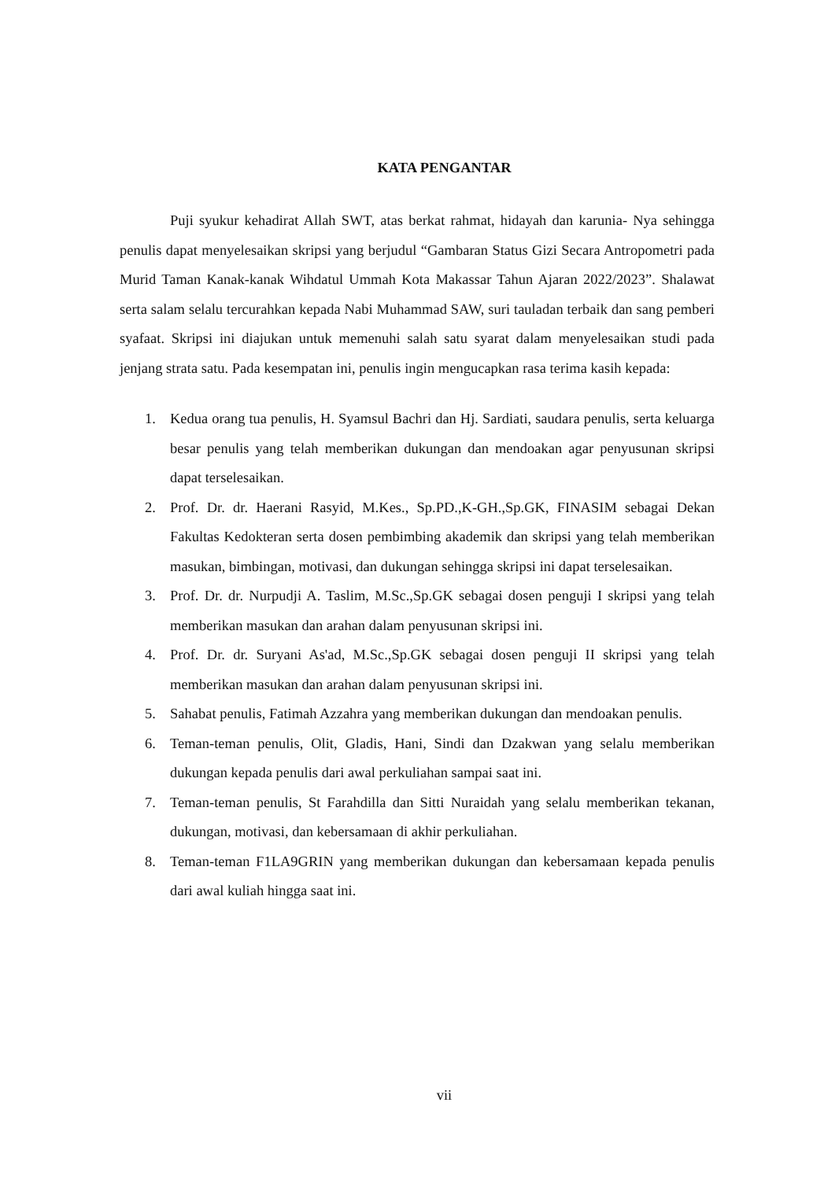KATA PENGANTAR
Puji syukur kehadirat Allah SWT, atas berkat rahmat, hidayah dan karunia- Nya sehingga penulis dapat menyelesaikan skripsi yang berjudul “Gambaran Status Gizi Secara Antropometri pada Murid Taman Kanak-kanak Wihdatul Ummah Kota Makassar Tahun Ajaran 2022/2023”. Shalawat serta salam selalu tercurahkan kepada Nabi Muhammad SAW, suri tauladan terbaik dan sang pemberi syafaat. Skripsi ini diajukan untuk memenuhi salah satu syarat dalam menyelesaikan studi pada jenjang strata satu. Pada kesempatan ini, penulis ingin mengucapkan rasa terima kasih kepada:
1. Kedua orang tua penulis, H. Syamsul Bachri dan Hj. Sardiati, saudara penulis, serta keluarga besar penulis yang telah memberikan dukungan dan mendoakan agar penyusunan skripsi dapat terselesaikan.
2. Prof. Dr. dr. Haerani Rasyid, M.Kes., Sp.PD.,K-GH.,Sp.GK, FINASIM sebagai Dekan Fakultas Kedokteran serta dosen pembimbing akademik dan skripsi yang telah memberikan masukan, bimbingan, motivasi, dan dukungan sehingga skripsi ini dapat terselesaikan.
3. Prof. Dr. dr. Nurpudji A. Taslim, M.Sc.,Sp.GK sebagai dosen penguji I skripsi yang telah memberikan masukan dan arahan dalam penyusunan skripsi ini.
4. Prof. Dr. dr. Suryani As'ad, M.Sc.,Sp.GK sebagai dosen penguji II skripsi yang telah memberikan masukan dan arahan dalam penyusunan skripsi ini.
5. Sahabat penulis, Fatimah Azzahra yang memberikan dukungan dan mendoakan penulis.
6. Teman-teman penulis, Olit, Gladis, Hani, Sindi dan Dzakwan yang selalu memberikan dukungan kepada penulis dari awal perkuliahan sampai saat ini.
7. Teman-teman penulis, St Farahdilla dan Sitti Nuraidah yang selalu memberikan tekanan, dukungan, motivasi, dan kebersamaan di akhir perkuliahan.
8. Teman-teman F1LA9GRIN yang memberikan dukungan dan kebersamaan kepada penulis dari awal kuliah hingga saat ini.
vii